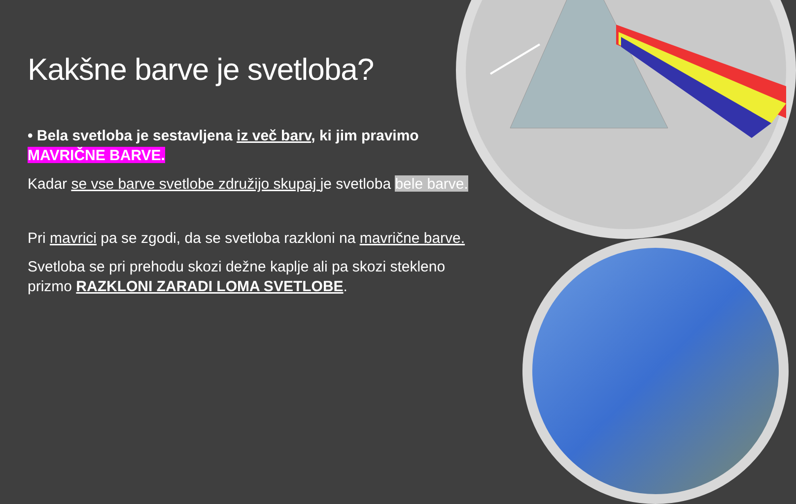Kakšne barve je svetloba?
• Bela svetloba je sestavljena iz več barv, ki jim pravimo MAVRIČNE BARVE.
Kadar se vse barve svetlobe združijo skupaj je svetloba bele barve.
Pri mavrici pa se zgodi, da se svetloba razkloni na mavrične barve.
Svetloba se pri prehodu skozi dežne kaplje ali pa skozi stekleno prizmo RAZKLONI ZARADI LOMA SVETLOBE.